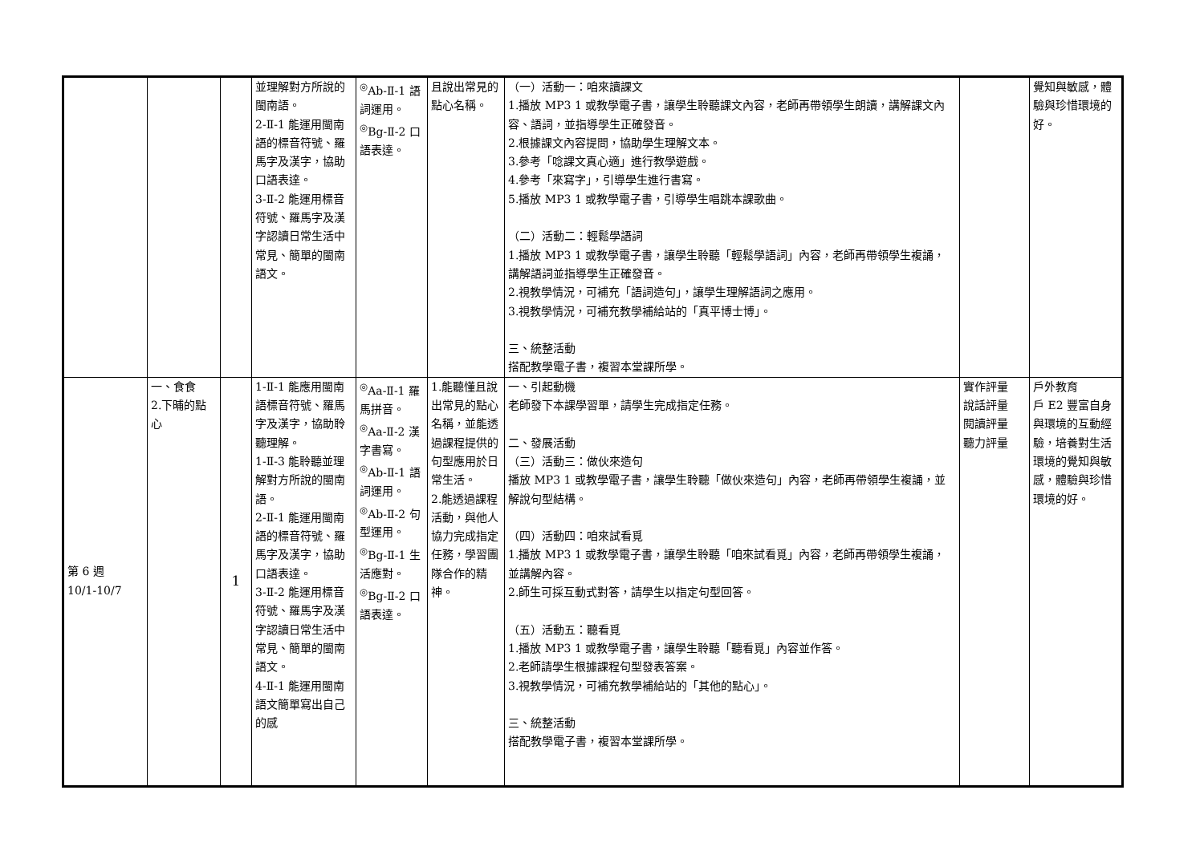| | | | 並理解對方所說的閩南語。 2-Ⅱ-1 能運用閩南語的標音符號、羅馬字及漢字，協助口語表達。 3-Ⅱ-2 能運用標音符號、羅馬字及漢字認讀日常生活中常見、簡單的閩南語文。 | <sup>◎</sup>Ab-Ⅱ-1 語詞運用。 <sup>◎</sup>Bg-Ⅱ-2 口語表達。 | 且說出常見的點心名稱。 | （一）活動一：咱來讀課文 1.播放 MP3 1 或教學電子書，讓學生聆聽課文內容，老師再帶領學生朗讀，講解課文內容、語詞，並指導學生正確發音。 2.根據課文內容提問，協助學生理解文本。 3.參考「唸課文真心適」進行教學遊戲。 4.參考「來寫字」，引導學生進行書寫。 5.播放 MP3 1 或教學電子書，引導學生唱跳本課歌曲。 （二）活動二：輕鬆學語詞 1.播放 MP3 1 或教學電子書，讓學生聆聽「輕鬆學語詞」內容，老師再帶領學生複誦，講解語詞並指導學生正確發音。 2.視教學情況，可補充「語詞造句」，讓學生理解語詞之應用。 3.視教學情況，可補充教學補給站的「真平博士博」。 三、統整活動 搭配教學電子書，複習本堂課所學。 | | 覺知與敏感，體驗與珍惜環境的好。 |
| 第 6 週 10/1-10/7 | 一、食食 2.下晡的點心 | 1 | 1-Ⅱ-1 能應用閩南語標音符號、羅馬字及漢字，協助聆聽理解。 1-Ⅱ-3 能聆聽並理解對方所說的閩南語。 2-Ⅱ-1 能運用閩南語的標音符號、羅馬字及漢字，協助口語表達。 3-Ⅱ-2 能運用標音符號、羅馬字及漢字認讀日常生活中常見、簡單的閩南語文。 4-Ⅱ-1 能運用閩南語文簡單寫出自己的感 | <sup>◎</sup>Aa-Ⅱ-1 羅馬拼音。 <sup>◎</sup>Aa-Ⅱ-2 漢字書寫。 <sup>◎</sup>Ab-Ⅱ-1 語詞運用。 <sup>◎</sup>Ab-Ⅱ-2 句型運用。 <sup>◎</sup>Bg-Ⅱ-1 生活應對。 <sup>◎</sup>Bg-Ⅱ-2 口語表達。 | 1.能聽懂且說出常見的點心名稱，並能透過課程提供的句型應用於日常生活。 2.能透過課程活動，與他人協力完成指定任務，學習團隊合作的精神。 | 一、引起動機 老師發下本課學習單，請學生完成指定任務。 二、發展活動 （三）活動三：做伙來造句 播放 MP3 1 或教學電子書，讓學生聆聽「做伙來造句」內容，老師再帶領學生複誦，並解說句型結構。 （四）活動四：咱來試看覓 1.播放 MP3 1 或教學電子書，讓學生聆聽「咱來試看覓」內容，老師再帶領學生複誦，並講解內容。 2.師生可採互動式對答，請學生以指定句型回答。 （五）活動五：聽看覓 1.播放 MP3 1 或教學電子書，讓學生聆聽「聽看覓」內容並作答。 2.老師請學生根據課程句型發表答案。 3.視教學情況，可補充教學補給站的「其他的點心」。 三、統整活動 搭配教學電子書，複習本堂課所學。 | 實作評量 說話評量 閱讀評量 聽力評量 | 戶外教育 戶 E2 豐富自身與環境的互動經驗，培養對生活環境的覺知與敏感，體驗與珍惜環境的好。 |